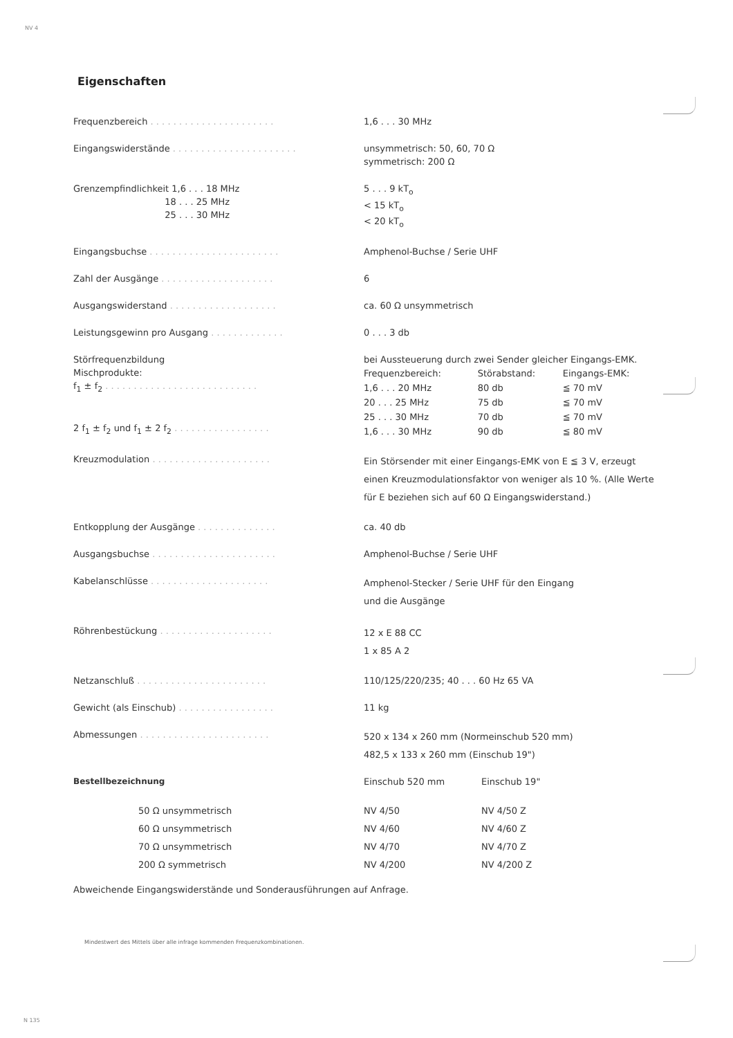NV 4
Eigenschaften
| Frequenzbereich . . . . . . . . . . . . . . . . . . . . . . | 1,6 . . . 30 MHz |
| Eingangswiderstände . . . . . . . . . . . . . . . . . . . . . . | unsymmetrisch: 50, 60, 70 Ω symmetrisch: 200 Ω |
| Grenzempfindlichkeit 1,6 . . . 18 MHz 18 . . . 25 MHz 25 . . . 30 MHz | 5 . . . 9 kT<sub>o</sub> < 15 kT<sub>o</sub> < 20 kT<sub>o</sub> |
| Eingangsbuchse . . . . . . . . . . . . . . . . . . . . . . . | Amphenol-Buchse / Serie UHF |
| Zahl der Ausgänge . . . . . . . . . . . . . . . . . . . . | 6 |
| Ausgangswiderstand . . . . . . . . . . . . . . . . . . . | ca. 60 Ω unsymmetrisch |
| Leistungsgewinn pro Ausgang . . . . . . . . . . . . . | 0 . . . 3 db |
| Störfrequenzbildung Mischprodukte: f<sub>1</sub> ± f<sub>2</sub> . . . . . . . . . . . . . . . . . . . . . . . . . . . 2 f<sub>1</sub> ± f<sub>2</sub> und f<sub>1</sub> ± 2 f<sub>2</sub> . . . . . . . . . . . . . . . . . | bei Aussteuerung durch zwei Sender gleicher Eingangs-EMK. / Frequenzbereich: / Störabstand: / Eingangs-EMK: / / 1,6 . . . 20 MHz / 80 db / ≦ 70 mV / / 20 . . . 25 MHz / 75 db / ≦ 70 mV / / 25 . . . 30 MHz / 70 db / ≦ 70 mV / / 1,6 . . . 30 MHz / 90 db / ≦ 80 mV / |
| Kreuzmodulation . . . . . . . . . . . . . . . . . . . . . | Ein Störsender mit einer Eingangs-EMK von E ≦ 3 V, erzeugt einen Kreuzmodulationsfaktor von weniger als 10 %. (Alle Werte für E beziehen sich auf 60 Ω Eingangswiderstand.) |
| Entkopplung der Ausgänge . . . . . . . . . . . . . . | ca. 40 db |
| Ausgangsbuchse . . . . . . . . . . . . . . . . . . . . . . | Amphenol-Buchse / Serie UHF |
| Kabelanschlüsse . . . . . . . . . . . . . . . . . . . . . | Amphenol-Stecker / Serie UHF für den Eingang und die Ausgänge |
| Röhrenbestückung . . . . . . . . . . . . . . . . . . . . | 12 x E 88 CC 1 x 85 A 2 |
| Netzanschluß . . . . . . . . . . . . . . . . . . . . . . . | 110/125/220/235; 40 . . . 60 Hz 65 VA |
| Gewicht (als Einschub) . . . . . . . . . . . . . . . . . | 11 kg |
| Abmessungen . . . . . . . . . . . . . . . . . . . . . . . | 520 x 134 x 260 mm (Normeinschub 520 mm) 482,5 x 133 x 260 mm (Einschub 19") |
| Bestellbezeichnung | Einschub 520 mm | Einschub 19" |
| 50 Ω unsymmetrisch 60 Ω unsymmetrisch 70 Ω unsymmetrisch 200 Ω symmetrisch | NV 4/50 NV 4/60 NV 4/70 NV 4/200 | NV 4/50 Z NV 4/60 Z NV 4/70 Z NV 4/200 Z |
Abweichende Eingangswiderstände und Sonderausführungen auf Anfrage.
Mindestwert des Mittels über alle infrage kommenden Frequenzkombinationen.
N 135